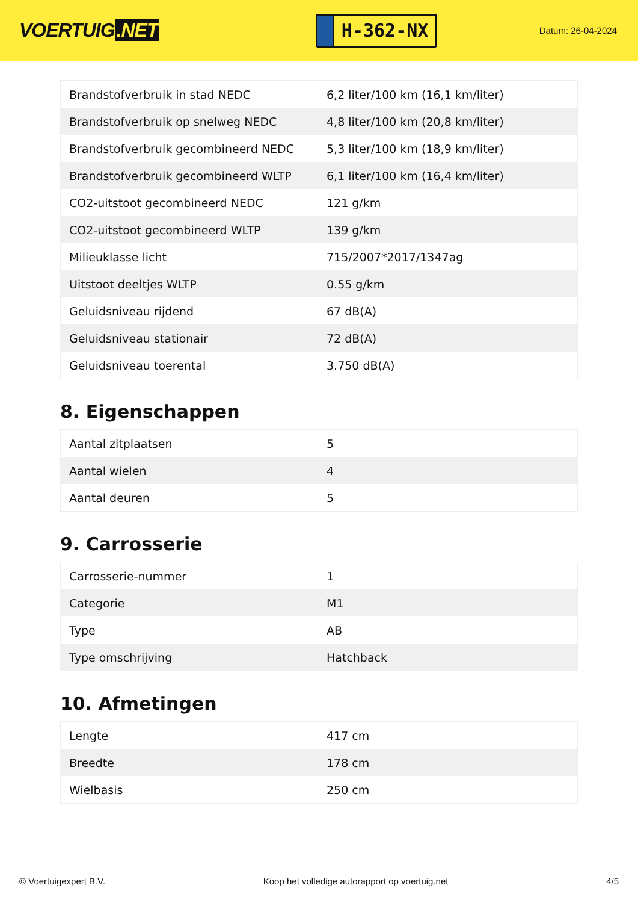VOERTUIG.NET
H-362-NX
Datum: 26-04-2024
| Brandstofverbruik in stad NEDC | 6,2 liter/100 km (16,1 km/liter) |
| Brandstofverbruik op snelweg NEDC | 4,8 liter/100 km (20,8 km/liter) |
| Brandstofverbruik gecombineerd NEDC | 5,3 liter/100 km (18,9 km/liter) |
| Brandstofverbruik gecombineerd WLTP | 6,1 liter/100 km (16,4 km/liter) |
| CO2-uitstoot gecombineerd NEDC | 121 g/km |
| CO2-uitstoot gecombineerd WLTP | 139 g/km |
| Milieuklasse licht | 715/2007*2017/1347ag |
| Uitstoot deeltjes WLTP | 0.55 g/km |
| Geluidsniveau rijdend | 67 dB(A) |
| Geluidsniveau stationair | 72 dB(A) |
| Geluidsniveau toerental | 3.750 dB(A) |
8. Eigenschappen
| Aantal zitplaatsen | 5 |
| Aantal wielen | 4 |
| Aantal deuren | 5 |
9. Carrosserie
| Carrosserie-nummer | 1 |
| Categorie | M1 |
| Type | AB |
| Type omschrijving | Hatchback |
10. Afmetingen
| Lengte | 417 cm |
| Breedte | 178 cm |
| Wielbasis | 250 cm |
© Voertuigexpert B.V. Koop het volledige autorapport op voertuig.net 4/5